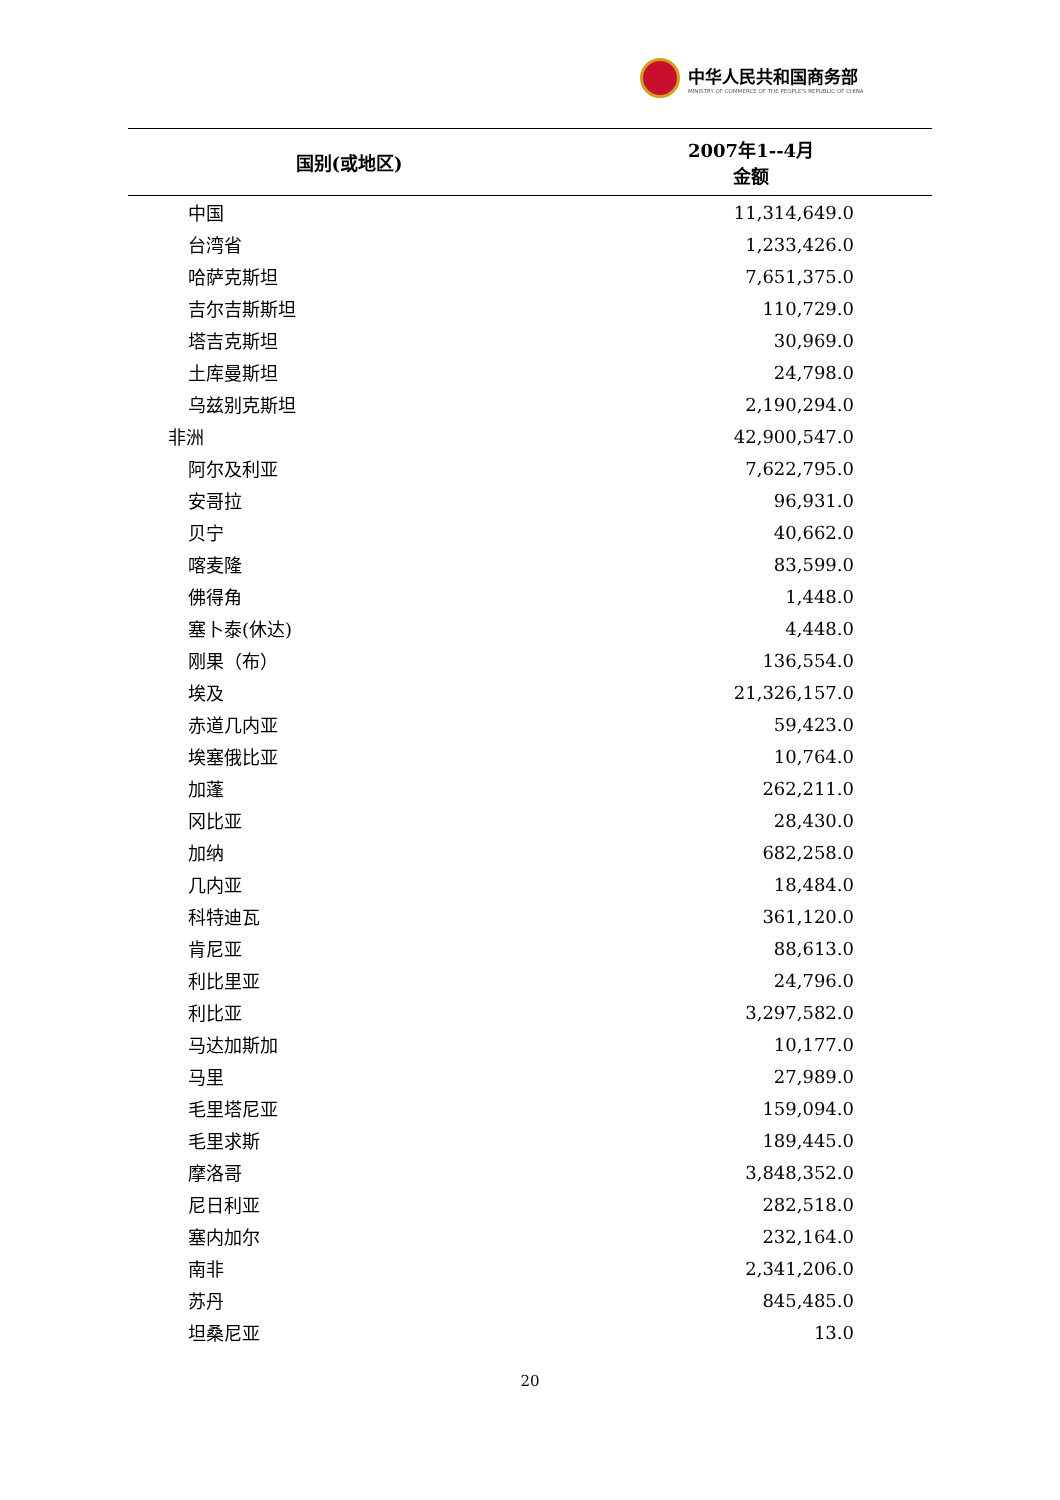中华人民共和国商务部
MINISTRY OF COMMERCE OF THE PEOPLE'S REPUBLIC OF CHINA
| 国别(或地区) | 2007年1--4月 金额 |
| --- | --- |
| 中国 | 11,314,649.0 |
| 台湾省 | 1,233,426.0 |
| 哈萨克斯坦 | 7,651,375.0 |
| 吉尔吉斯斯坦 | 110,729.0 |
| 塔吉克斯坦 | 30,969.0 |
| 土库曼斯坦 | 24,798.0 |
| 乌兹别克斯坦 | 2,190,294.0 |
| 非洲 | 42,900,547.0 |
| 阿尔及利亚 | 7,622,795.0 |
| 安哥拉 | 96,931.0 |
| 贝宁 | 40,662.0 |
| 喀麦隆 | 83,599.0 |
| 佛得角 | 1,448.0 |
| 塞卜泰(休达) | 4,448.0 |
| 刚果（布） | 136,554.0 |
| 埃及 | 21,326,157.0 |
| 赤道几内亚 | 59,423.0 |
| 埃塞俄比亚 | 10,764.0 |
| 加蓬 | 262,211.0 |
| 冈比亚 | 28,430.0 |
| 加纳 | 682,258.0 |
| 几内亚 | 18,484.0 |
| 科特迪瓦 | 361,120.0 |
| 肯尼亚 | 88,613.0 |
| 利比里亚 | 24,796.0 |
| 利比亚 | 3,297,582.0 |
| 马达加斯加 | 10,177.0 |
| 马里 | 27,989.0 |
| 毛里塔尼亚 | 159,094.0 |
| 毛里求斯 | 189,445.0 |
| 摩洛哥 | 3,848,352.0 |
| 尼日利亚 | 282,518.0 |
| 塞内加尔 | 232,164.0 |
| 南非 | 2,341,206.0 |
| 苏丹 | 845,485.0 |
| 坦桑尼亚 | 13.0 |
20